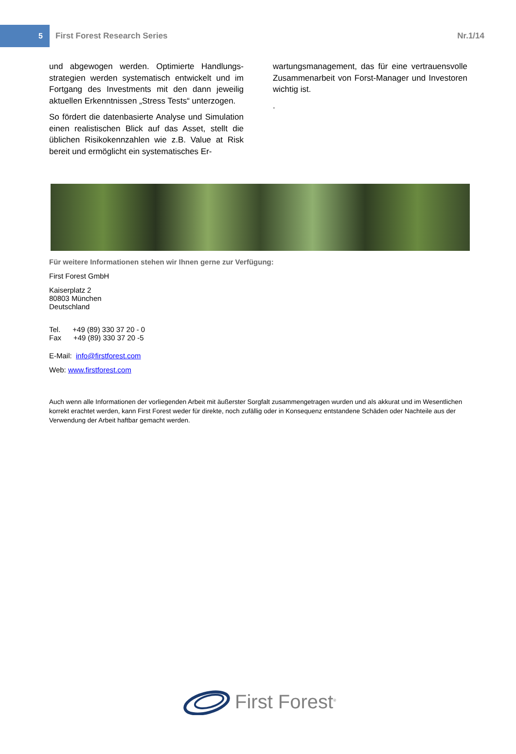5
First Forest Research Series Nr.1/14
und abgewogen werden. Optimierte Handlungs­strategien werden systematisch entwickelt und im Fortgang des Investments mit den dann jeweilig aktuellen Erkenntnissen „Stress Tests“ unterzo­gen.
So fördert die datenbasierte Analyse und Simula­tion einen realistischen Blick auf das Asset, stellt die üblichen Risikokennzahlen wie z.B. Value at Risk bereit und ermöglicht ein systematisches Er-
wartungsmanagement, das für eine vertrauens­volle Zusammenarbeit von Forst-Manager und In­vestoren wichtig ist.
.
Für weitere Informationen stehen wir Ihnen gerne zur Verfügung:
First Forest GmbH
Kaiserplatz 2
80803 München
Deutschland
Tel. +49 (89) 330 37 20 - 0
Fax +49 (89) 330 37 20 -5
E-Mail: info@firstforest.com
Web: www.firstforest.com
Auch wenn alle Informationen der vorliegenden Arbeit mit äußerster Sorgfalt zusammengetragen wurden und als akkurat und im Wesent­lichen korrekt erachtet werden, kann First Forest weder für direkte, noch zufällig oder in Konsequenz entstandene Schäden oder Nachteile aus der Verwendung der Arbeit haftbar gemacht werden.
First Forest<sup>®</sup>